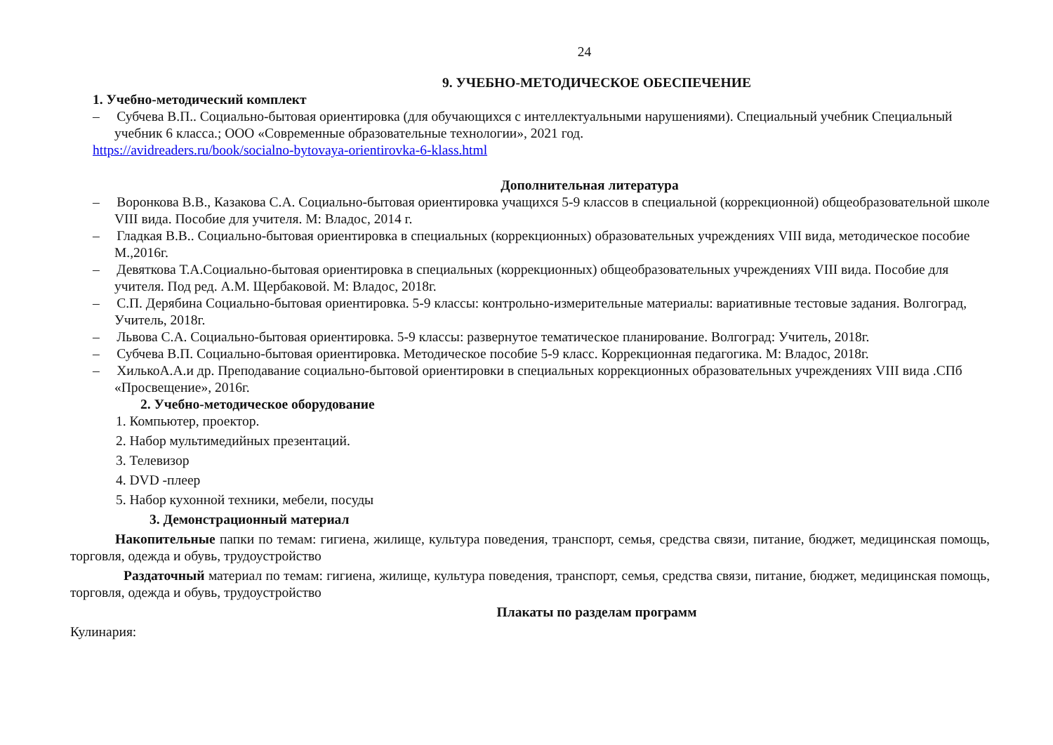24
9. УЧЕБНО-МЕТОДИЧЕСКОЕ ОБЕСПЕЧЕНИЕ
1. Учебно-методический комплект
– Субчева В.П.. Социально-бытовая ориентировка (для обучающихся с интеллектуальными нарушениями). Специальный учебник Специальный учебник 6 класса.; ООО «Современные образовательные технологии», 2021 год.
https://avidreaders.ru/book/socialno-bytovaya-orientirovka-6-klass.html
Дополнительная литература
– Воронкова В.В., Казакова С.А. Социально-бытовая ориентировка учащихся 5-9 классов в специальной (коррекционной) общеобразовательной школе VIII вида. Пособие для учителя. М: Владос, 2014 г.
– Гладкая В.В.. Социально-бытовая ориентировка в специальных (коррекционных) образовательных учреждениях VIII вида, методическое пособие М.,2016г.
– Девяткова Т.А.Социально-бытовая ориентировка в специальных (коррекционных) общеобразовательных учреждениях VIII вида. Пособие для учителя. Под ред. А.М. Щербаковой. М: Владос, 2018г.
– С.П. Дерябина Социально-бытовая ориентировка. 5-9 классы: контрольно-измерительные материалы: вариативные тестовые задания. Волгоград, Учитель, 2018г.
– Львова С.А. Социально-бытовая ориентировка. 5-9 классы: развернутое тематическое планирование. Волгоград: Учитель, 2018г.
– Субчева В.П. Социально-бытовая ориентировка. Методическое пособие 5-9 класс. Коррекционная педагогика. М: Владос, 2018г.
– ХилькоА.А.и др. Преподавание социально-бытовой ориентировки в специальных коррекционных образовательных учреждениях VIII вида .СПб «Просвещение», 2016г.
2. Учебно-методическое оборудование
1. Компьютер, проектор.
2. Набор мультимедийных презентаций.
3. Телевизор
4. DVD -плеер
5. Набор кухонной техники, мебели, посуды
3. Демонстрационный материал
Накопительные папки по темам: гигиена, жилище, культура поведения, транспорт, семья, средства связи, питание, бюджет, медицинская помощь, торговля, одежда и обувь, трудоустройство
Раздаточный материал по темам: гигиена, жилище, культура поведения, транспорт, семья, средства связи, питание, бюджет, медицинская помощь, торговля, одежда и обувь, трудоустройство
Плакаты по разделам программ
Кулинария: